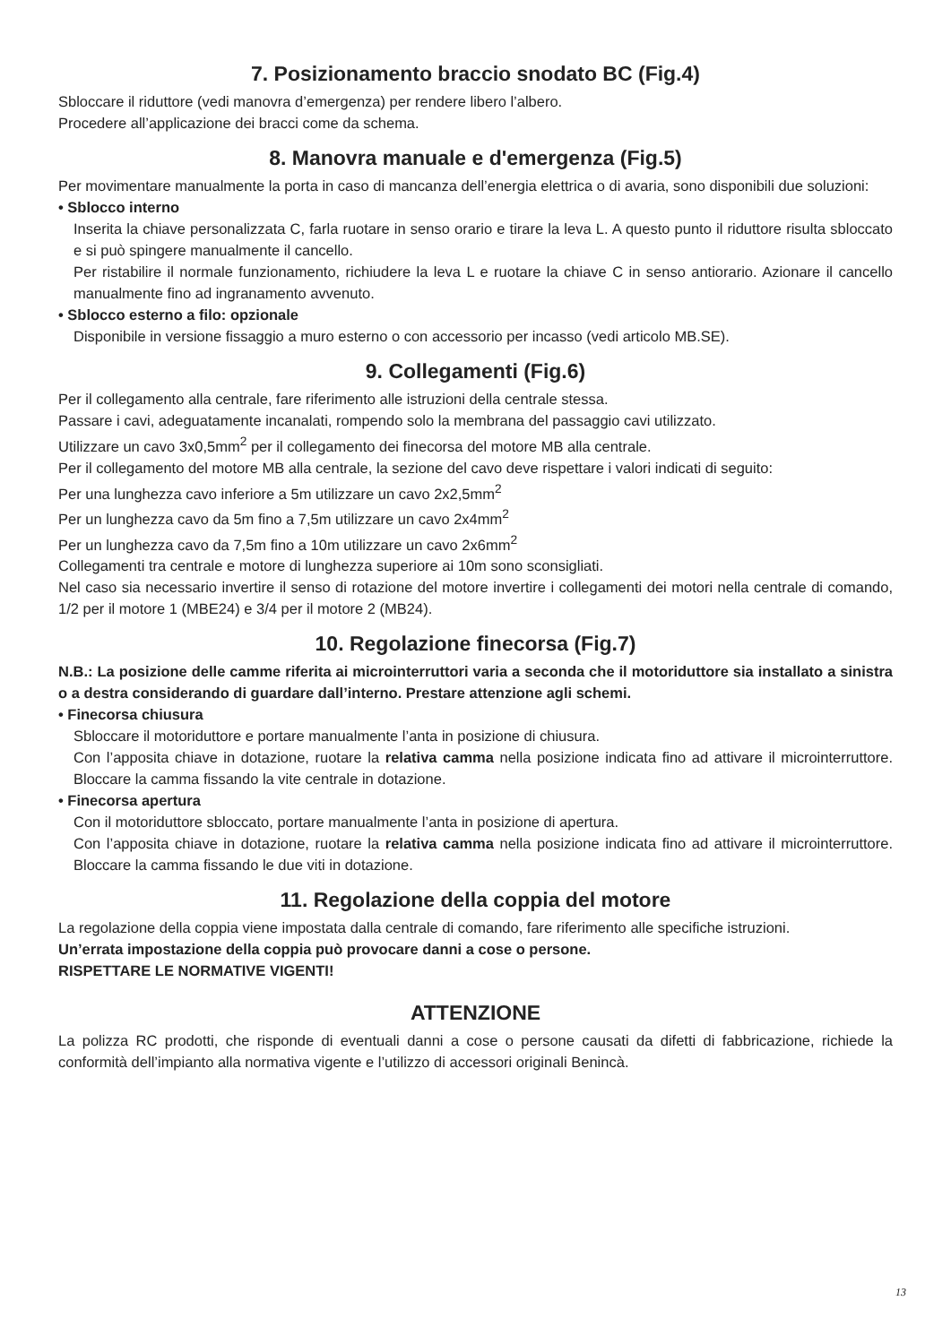7. Posizionamento braccio snodato BC (Fig.4)
Sbloccare il riduttore (vedi manovra d’emergenza) per rendere libero l’albero.
Procedere all’applicazione dei bracci come da schema.
8. Manovra manuale e d'emergenza (Fig.5)
Per movimentare manualmente la porta in caso di mancanza dell’energia elettrica o di avaria, sono disponibili due soluzioni:
• Sblocco interno
Inserita la chiave personalizzata C, farla ruotare in senso orario e tirare la leva L. A questo punto il riduttore risulta sbloccato e si può spingere manualmente il cancello.
Per ristabilire il normale funzionamento, richiudere la leva L e ruotare la chiave C in senso antiorario. Azionare il cancello manualmente fino ad ingranamento avvenuto.
• Sblocco esterno a filo: opzionale
Disponibile in versione fissaggio a muro esterno o con accessorio per incasso (vedi articolo MB.SE).
9. Collegamenti (Fig.6)
Per il collegamento alla centrale, fare riferimento alle istruzioni della centrale stessa.
Passare i cavi, adeguatamente incanalati, rompendo solo la membrana del passaggio cavi utilizzato.
Utilizzare un cavo 3x0,5mm<sup>2</sup> per il collegamento dei finecorsa del motore MB alla centrale.
Per il collegamento del motore MB alla centrale, la sezione del cavo deve rispettare i valori indicati di seguito:
Per una lunghezza cavo inferiore a 5m utilizzare un cavo 2x2,5mm<sup>2</sup>
Per un lunghezza cavo da 5m fino a 7,5m utilizzare un cavo 2x4mm<sup>2</sup>
Per un lunghezza cavo da 7,5m fino a 10m utilizzare un cavo 2x6mm<sup>2</sup>
Collegamenti tra centrale e motore di lunghezza superiore ai 10m sono sconsigliati.
Nel caso sia necessario invertire il senso di rotazione del motore invertire i collegamenti dei motori nella centrale di comando, 1/2 per il motore 1 (MBE24) e 3/4 per il motore 2 (MB24).
10. Regolazione finecorsa (Fig.7)
N.B.: La posizione delle camme riferita ai microinterruttori varia a seconda che il motoriduttore sia installato a sinistra o a destra considerando di guardare dall’interno. Prestare attenzione agli schemi.
• Finecorsa chiusura
Sbloccare il motoriduttore e portare manualmente l’anta in posizione di chiusura.
Con l’apposita chiave in dotazione, ruotare la relativa camma nella posizione indicata fino ad attivare il microinterruttore. Bloccare la camma fissando la vite centrale in dotazione.
• Finecorsa apertura
Con il motoriduttore sbloccato, portare manualmente l’anta in posizione di apertura.
Con l’apposita chiave in dotazione, ruotare la relativa camma nella posizione indicata fino ad attivare il microinterruttore. Bloccare la camma fissando le due viti in dotazione.
11. Regolazione della coppia del motore
La regolazione della coppia viene impostata dalla centrale di comando, fare riferimento alle specifiche istruzioni.
Un’errata impostazione della coppia può provocare danni a cose o persone.
RISPETTARE LE NORMATIVE VIGENTI!
ATTENZIONE
La polizza RC prodotti, che risponde di eventuali danni a cose o persone causati da difetti di fabbricazione, richiede la conformità dell’impianto alla normativa vigente e l’utilizzo di accessori originali Benincà.
13